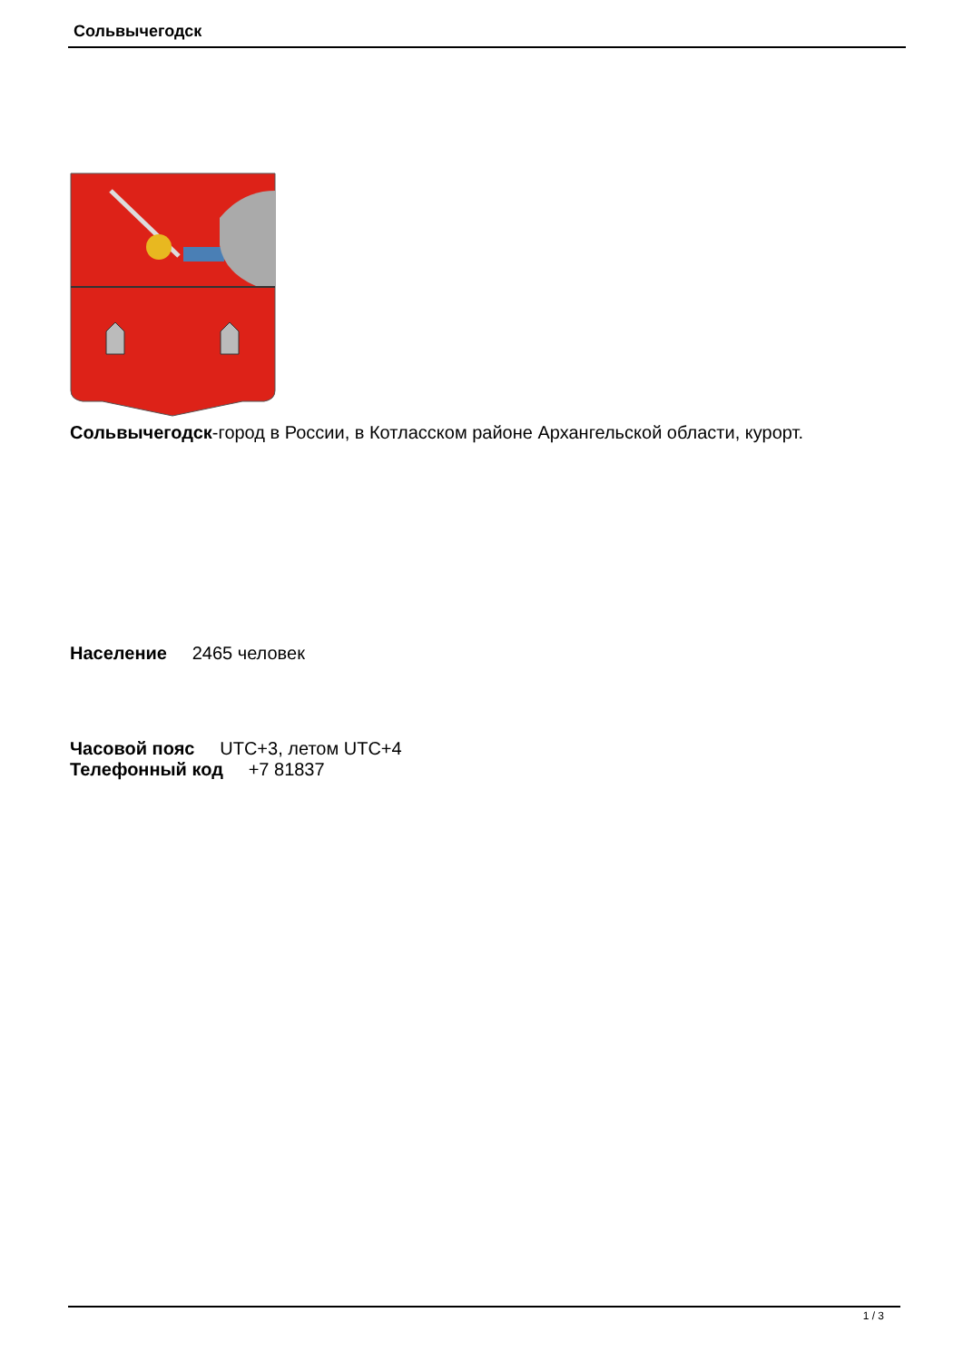Сольвычегодск
Сольвычегодск-город в России, в Котласском районе Архангельской области, курорт.
Население 2465 человек
Часовой пояс UTC+3, летом UTC+4
Телефонный код +7 81837
1 / 3